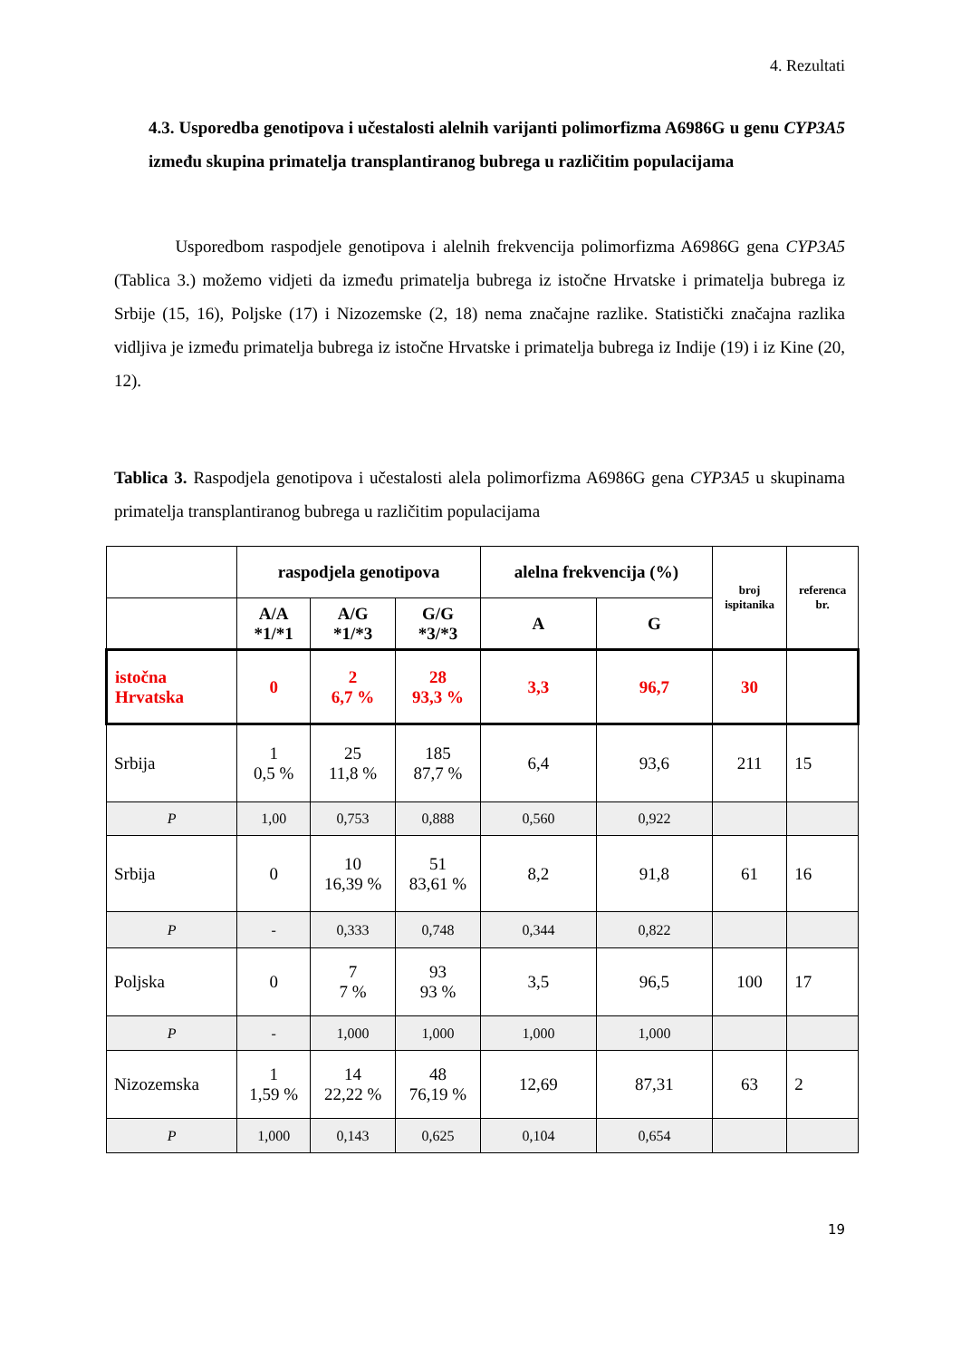4. Rezultati
4.3. Usporedba genotipova i učestalosti alelnih varijanti polimorfizma A6986G u genu CYP3A5 između skupina primatelja transplantiranog bubrega u različitim populacijama
Usporedbom raspodjele genotipova i alelnih frekvencija polimorfizma A6986G gena CYP3A5 (Tablica 3.) možemo vidjeti da između primatelja bubrega iz istočne Hrvatske i primatelja bubrega iz Srbije (15, 16), Poljske (17) i Nizozemske (2, 18) nema značajne razlike. Statistički značajna razlika vidljiva je između primatelja bubrega iz istočne Hrvatske i primatelja bubrega iz Indije (19) i iz Kine (20, 12).
Tablica 3. Raspodjela genotipova i učestalosti alela polimorfizma A6986G gena CYP3A5 u skupinama primatelja transplantiranog bubrega u različitim populacijama
| | raspodjela genotipova | | | alelna frekvencija (%) | | broj ispitanika | referenca br. |
| --- | --- | --- | --- | --- | --- | --- | --- |
| | A/A *1/*1 | A/G *1/*3 | G/G *3/*3 | A | G | | |
| istočna Hrvatska | 0 | 2 6,7 % | 28 93,3 % | 3,3 | 96,7 | 30 | |
| Srbija | 1 0,5 % | 25 11,8 % | 185 87,7 % | 6,4 | 93,6 | 211 | 15 |
| P | 1,00 | 0,753 | 0,888 | 0,560 | 0,922 | | |
| Srbija | 0 | 10 16,39 % | 51 83,61 % | 8,2 | 91,8 | 61 | 16 |
| P | - | 0,333 | 0,748 | 0,344 | 0,822 | | |
| Poljska | 0 | 7 7 % | 93 93 % | 3,5 | 96,5 | 100 | 17 |
| P | - | 1,000 | 1,000 | 1,000 | 1,000 | | |
| Nizozemska | 1 1,59 % | 14 22,22 % | 48 76,19 % | 12,69 | 87,31 | 63 | 2 |
| P | 1,000 | 0,143 | 0,625 | 0,104 | 0,654 | | |
19